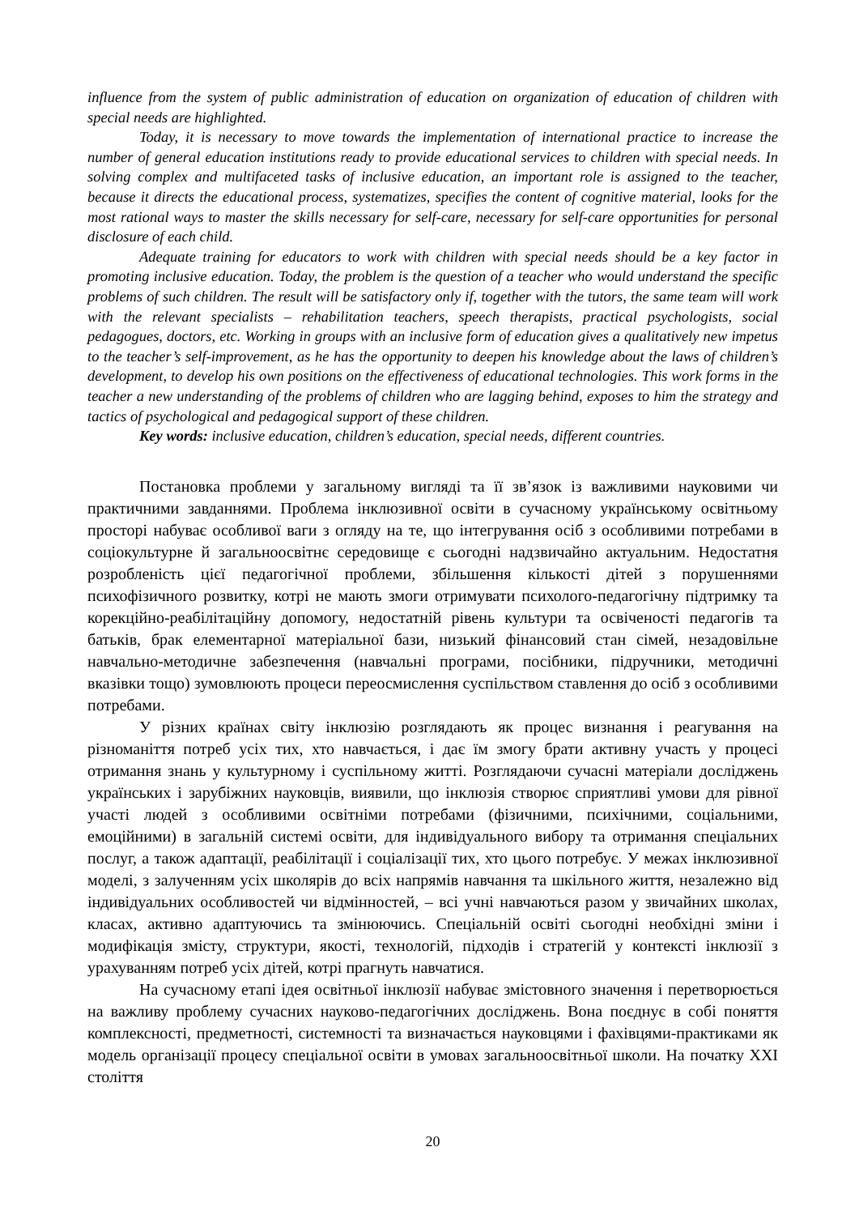influence from the system of public administration of education on organization of education of children with special needs are highlighted.
Today, it is necessary to move towards the implementation of international practice to increase the number of general education institutions ready to provide educational services to children with special needs. In solving complex and multifaceted tasks of inclusive education, an important role is assigned to the teacher, because it directs the educational process, systematizes, specifies the content of cognitive material, looks for the most rational ways to master the skills necessary for self-care, necessary for self-care opportunities for personal disclosure of each child.
Adequate training for educators to work with children with special needs should be a key factor in promoting inclusive education. Today, the problem is the question of a teacher who would understand the specific problems of such children. The result will be satisfactory only if, together with the tutors, the same team will work with the relevant specialists – rehabilitation teachers, speech therapists, practical psychologists, social pedagogues, doctors, etc. Working in groups with an inclusive form of education gives a qualitatively new impetus to the teacher’s self-improvement, as he has the opportunity to deepen his knowledge about the laws of children’s development, to develop his own positions on the effectiveness of educational technologies. This work forms in the teacher a new understanding of the problems of children who are lagging behind, exposes to him the strategy and tactics of psychological and pedagogical support of these children.
Key words: inclusive education, children’s education, special needs, different countries.
Постановка проблеми у загальному вигляді та її зв’язок із важливими науковими чи практичними завданнями. Проблема інклюзивної освіти в сучасному українському освітньому просторі набуває особливої ваги з огляду на те, що інтегрування осіб з особливими потребами в соціокультурне й загальноосвітнє середовище є сьогодні надзвичайно актуальним. Недостатня розробленість цієї педагогічної проблеми, збільшення кількості дітей з порушеннями психофізичного розвитку, котрі не мають змоги отримувати психолого-педагогічну підтримку та корекційно-реабілітаційну допомогу, недостатній рівень культури та освіченості педагогів та батьків, брак елементарної матеріальної бази, низький фінансовий стан сімей, незадовільне навчально-методичне забезпечення (навчальні програми, посібники, підручники, методичні вказівки тощо) зумовлюють процеси переосмислення суспільством ставлення до осіб з особливими потребами.
У різних країнах світу інклюзію розглядають як процес визнання і реагування на різноманіття потреб усіх тих, хто навчається, і дає їм змогу брати активну участь у процесі отримання знань у культурному і суспільному житті. Розглядаючи сучасні матеріали досліджень українських і зарубіжних науковців, виявили, що інклюзія створює сприятливі умови для рівної участі людей з особливими освітніми потребами (фізичними, психічними, соціальними, емоційними) в загальній системі освіти, для індивідуального вибору та отримання спеціальних послуг, а також адаптації, реабілітації і соціалізації тих, хто цього потребує. У межах інклюзивної моделі, з залученням усіх школярів до всіх напрямів навчання та шкільного життя, незалежно від індивідуальних особливостей чи відмінностей, – всі учні навчаються разом у звичайних школах, класах, активно адаптуючись та змінюючись. Спеціальній освіті сьогодні необхідні зміни і модифікація змісту, структури, якості, технологій, підходів і стратегій у контексті інклюзії з урахуванням потреб усіх дітей, котрі прагнуть навчатися.
На сучасному етапі ідея освітньої інклюзії набуває змістовного значення і перетворюється на важливу проблему сучасних науково-педагогічних досліджень. Вона поєднує в собі поняття комплексності, предметності, системності та визначається науковцями і фахівцями-практиками як модель організації процесу спеціальної освіти в умовах загальноосвітньої школи. На початку XXI століття
20